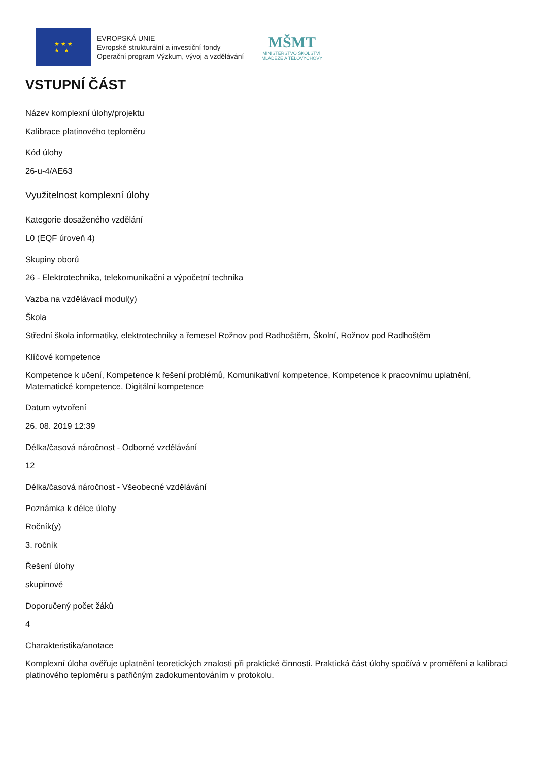★ ★ ★
★ ★
EVROPSKÁ UNIE
Evropské strukturální a investiční fondy
Operační program Výzkum, vývoj a vzdělávání
MŠMT
MINISTERSTVO ŠKOLSTVÍ,
MLÁDEŽE A TĚLOVÝCHOVY
VSTUPNÍ ČÁST
Název komplexní úlohy/projektu
Kalibrace platinového teploměru
Kód úlohy
26-u-4/AE63
Využitelnost komplexní úlohy
Kategorie dosaženého vzdělání
L0 (EQF úroveň 4)
Skupiny oborů
26 - Elektrotechnika, telekomunikační a výpočetní technika
Vazba na vzdělávací modul(y)
Škola
Střední škola informatiky, elektrotechniky a řemesel Rožnov pod Radhoštěm, Školní, Rožnov pod Radhoštěm
Klíčové kompetence
Kompetence k učení, Kompetence k řešení problémů, Komunikativní kompetence, Kompetence k pracovnímu uplatnění, Matematické kompetence, Digitální kompetence
Datum vytvoření
26. 08. 2019 12:39
Délka/časová náročnost - Odborné vzdělávání
12
Délka/časová náročnost - Všeobecné vzdělávání
Poznámka k délce úlohy
Ročník(y)
3. ročník
Řešení úlohy
skupinové
Doporučený počet žáků
4
Charakteristika/anotace
Komplexní úloha ověřuje uplatnění teoretických znalosti při praktické činnosti. Praktická část úlohy spočívá v proměření a kalibraci platinového teploměru s patřičným zadokumentováním v protokolu.